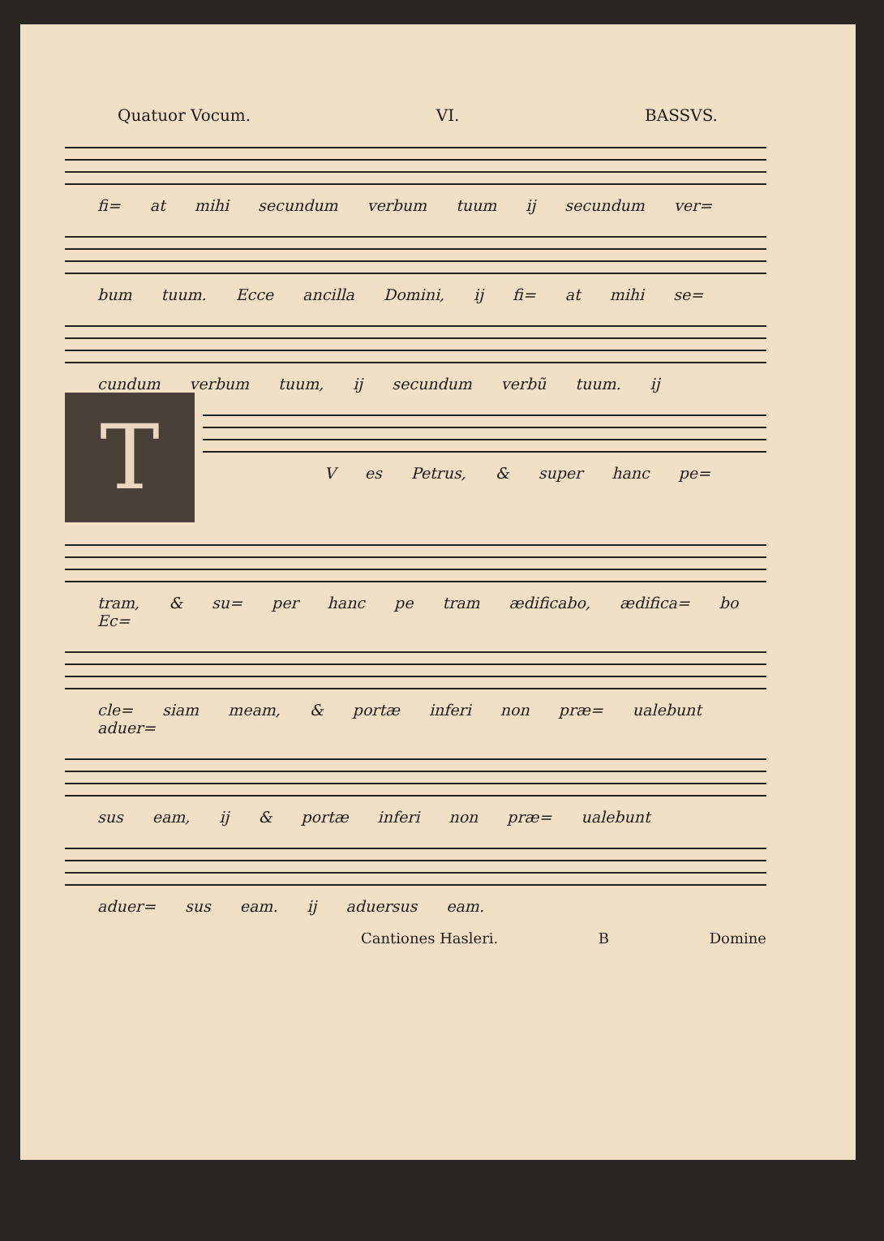Quatuor Vocum. VI. BASSVS.
fi= at mihi secundum verbum tuum ij secundum ver=
bum tuum. Ecce ancilla Domini, ij fi= at mihi se=
cundum verbum tuum, ij secundum verbũ tuum. ij
T
V es Petrus, & super hanc pe=
tram, & su= per hanc pe tram ædificabo, ædifica= bo Ec=
cle= siam meam, & portæ inferi non præ= ualebunt aduer=
sus eam, ij & portæ inferi non præ= ualebunt
aduer= sus eam. ij aduersus eam.
Cantiones Hasleri. B Domine